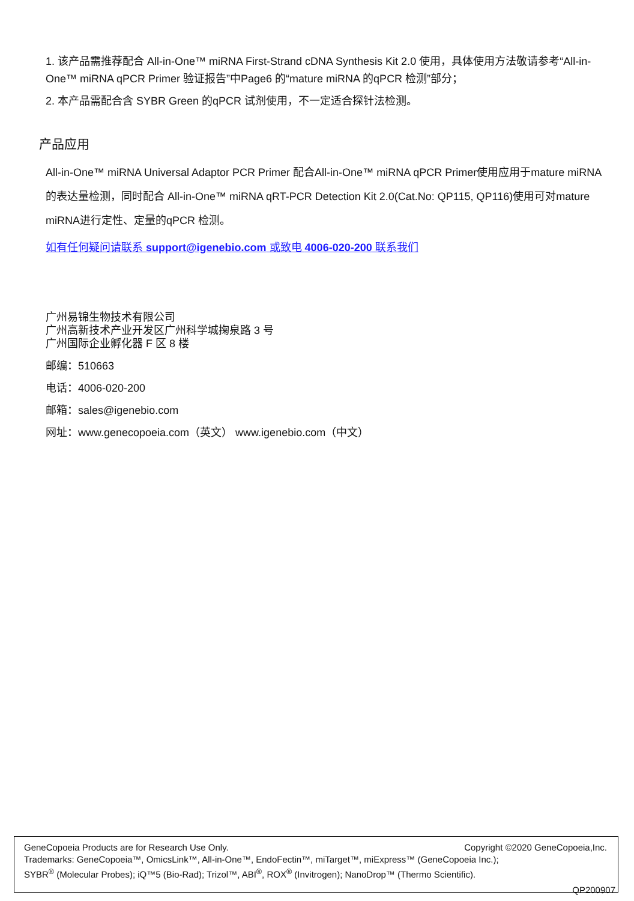1. 该产品需推荐配合 All-in-One™ miRNA First-Strand cDNA Synthesis Kit 2.0 使用，具体使用方法敬请参考“All-in-One™ miRNA qPCR Primer 验证报告”中Page6 的“mature miRNA 的qPCR 检测”部分；
2. 本产品需配合含 SYBR Green 的qPCR 试剂使用，不一定适合探针法检测。
产品应用
All-in-One™ miRNA Universal Adaptor PCR Primer 配合All-in-One™ miRNA qPCR Primer使用应用于mature miRNA 的表达量检测，同时配合 All-in-One™ miRNA qRT-PCR Detection Kit 2.0(Cat.No: QP115, QP116)使用可对mature miRNA进行定性、定量的qPCR 检测。
如有任何疑问请联系 support@igenebio.com 或致电 4006-020-200 联系我们
广州易锦生物技术有限公司
广州高新技术产业开发区广州科学城掬泉路 3 号
广州国际企业孵化器 F 区 8 楼
邮编：510663
电话：4006-020-200
邮箱：sales@igenebio.com
网址：www.genecopoeia.com（英文） www.igenebio.com（中文）
Copyright ©2020 GeneCopoeia,Inc. GeneCopoeia Products are for Research Use Only.
Trademarks: GeneCopoeia™, OmicsLink™, All-in-One™, EndoFectin™, miTarget™, miExpress™ (GeneCopoeia Inc.);
SYBR<sup>®</sup> (Molecular Probes); iQ™5 (Bio-Rad); Trizol™, ABI<sup>®</sup>, ROX<sup>®</sup> (Invitrogen); NanoDrop™ (Thermo Scientific).
QP200907